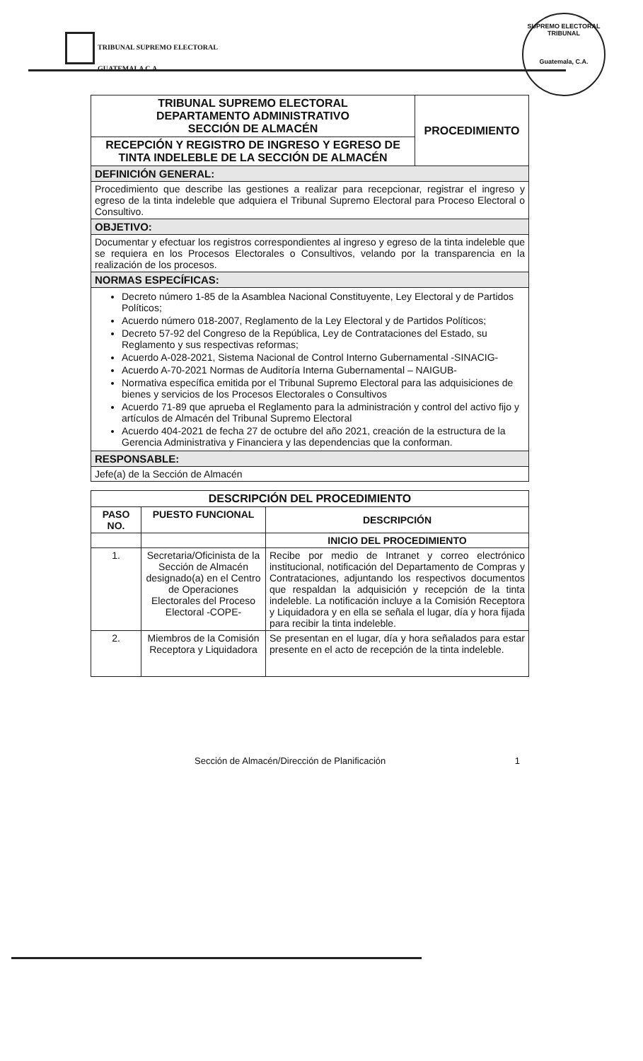TRIBUNAL SUPREMO ELECTORAL
GUATEMALA C.A.
SUPREMO ELECTORAL
TRIBUNAL
Guatemala, C.A.
| TRIBUNAL SUPREMO ELECTORAL DEPARTAMENTO ADMINISTRATIVO SECCIÓN DE ALMACÉN | PROCEDIMIENTO |
| RECEPCIÓN Y REGISTRO DE INGRESO Y EGRESO DE TINTA INDELEBLE DE LA SECCIÓN DE ALMACÉN | |
| DEFINICIÓN GENERAL: | |
| Procedimiento que describe las gestiones a realizar para recepcionar, registrar el ingreso y egreso de la tinta indeleble que adquiera el Tribunal Supremo Electoral para Proceso Electoral o Consultivo. | |
| OBJETIVO: | |
| Documentar y efectuar los registros correspondientes al ingreso y egreso de la tinta indeleble que se requiera en los Procesos Electorales o Consultivos, velando por la transparencia en la realización de los procesos. | |
| NORMAS ESPECÍFICAS: | |
| Decreto número 1-85 de la Asamblea Nacional Constituyente, Ley Electoral y de Partidos Políticos; Acuerdo número 018-2007, Reglamento de la Ley Electoral y de Partidos Políticos; Decreto 57-92 del Congreso de la República, Ley de Contrataciones del Estado, su Reglamento y sus respectivas reformas; Acuerdo A-028-2021, Sistema Nacional de Control Interno Gubernamental -SINACIG- Acuerdo A-70-2021 Normas de Auditoría Interna Gubernamental – NAIGUB- Normativa específica emitida por el Tribunal Supremo Electoral para las adquisiciones de bienes y servicios de los Procesos Electorales o Consultivos Acuerdo 71-89 que aprueba el Reglamento para la administración y control del activo fijo y artículos de Almacén del Tribunal Supremo Electoral Acuerdo 404-2021 de fecha 27 de octubre del año 2021, creación de la estructura de la Gerencia Administrativa y Financiera y las dependencias que la conforman. | |
| RESPONSABLE: | |
| Jefe(a) de la Sección de Almacén | |
| DESCRIPCIÓN DEL PROCEDIMIENTO | | |
| --- | --- | --- |
| PASO NO. | PUESTO FUNCIONAL | DESCRIPCIÓN |
| | | INICIO DEL PROCEDIMIENTO |
| 1. | Secretaria/Oficinista de la Sección de Almacén designado(a) en el Centro de Operaciones Electorales del Proceso Electoral -COPE- | Recibe por medio de Intranet y correo electrónico institucional, notificación del Departamento de Compras y Contrataciones, adjuntando los respectivos documentos que respaldan la adquisición y recepción de la tinta indeleble. La notificación incluye a la Comisión Receptora y Liquidadora y en ella se señala el lugar, día y hora fijada para recibir la tinta indeleble. |
| 2. | Miembros de la Comisión Receptora y Liquidadora | Se presentan en el lugar, día y hora señalados para estar presente en el acto de recepción de la tinta indeleble. |
Sección de Almacén/Dirección de Planificación 1